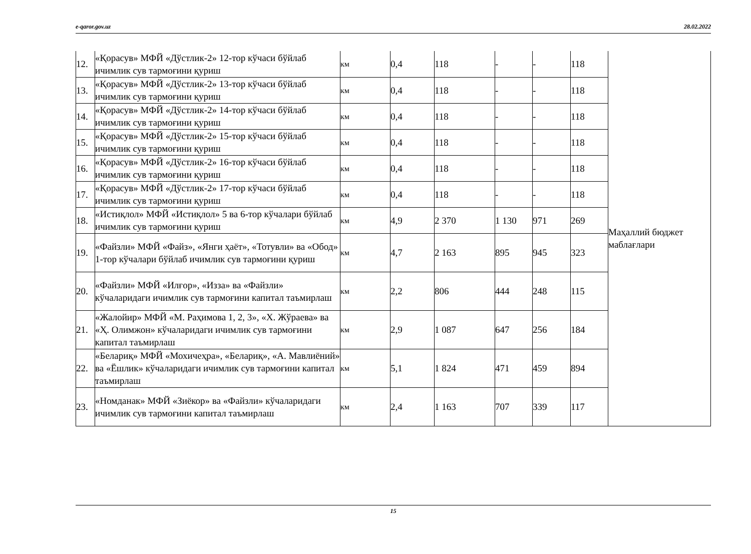e-qaror.gov.uz 28.02.2022
| 12. | «Қорасув» МФЙ «Дўстлик-2» 12-тор кўчаси бўйлаб ичимлик сув тармоғини қуриш | км | 0,4 | 118 | - | - | 118 | Маҳаллий бюджет маблағлари |
| 13. | «Қорасув» МФЙ «Дўстлик-2» 13-тор кўчаси бўйлаб ичимлик сув тармоғини қуриш | км | 0,4 | 118 | - | - | 118 | |
| 14. | «Қорасув» МФЙ «Дўстлик-2» 14-тор кўчаси бўйлаб ичимлик сув тармоғини қуриш | км | 0,4 | 118 | - | - | 118 | |
| 15. | «Қорасув» МФЙ «Дўстлик-2» 15-тор кўчаси бўйлаб ичимлик сув тармоғини қуриш | км | 0,4 | 118 | - | - | 118 | |
| 16. | «Қорасув» МФЙ «Дўстлик-2» 16-тор кўчаси бўйлаб ичимлик сув тармоғини қуриш | км | 0,4 | 118 | - | - | 118 | |
| 17. | «Қорасув» МФЙ «Дўстлик-2» 17-тор кўчаси бўйлаб ичимлик сув тармоғини қуриш | км | 0,4 | 118 | - | - | 118 | |
| 18. | «Истиқлол» МФЙ «Истиқлол» 5 ва 6-тор кўчалари бўйлаб ичимлик сув тармоғини қуриш | км | 4,9 | 2 370 | 1 130 | 971 | 269 | |
| 19. | «Файзли» МФЙ «Файз», «Янги ҳаёт», «Тотувли» ва «Обод» 1-тор кўчалари бўйлаб ичимлик сув тармоғини қуриш | км | 4,7 | 2 163 | 895 | 945 | 323 | |
| 20. | «Файзли» МФЙ «Илғор», «Изза» ва «Файзли» кўчаларидаги ичимлик сув тармоғини капитал таъмирлаш | км | 2,2 | 806 | 444 | 248 | 115 | |
| 21. | «Жалойир» МФЙ «М. Раҳимова 1, 2, 3», «Х. Жўраева» ва «Ҳ. Олимжон» кўчаларидаги ичимлик сув тармоғини капитал таъмирлаш | км | 2,9 | 1 087 | 647 | 256 | 184 | |
| 22. | «Белариқ» МФЙ «Мохичеҳра», «Белариқ», «А. Мавлиёний» ва «Ёшлик» кўчаларидаги ичимлик сув тармоғини капитал таъмирлаш | км | 5,1 | 1 824 | 471 | 459 | 894 | |
| 23. | «Номданак» МФЙ «Зиёкор» ва «Файзли» кўчаларидаги ичимлик сув тармоғини капитал таъмирлаш | км | 2,4 | 1 163 | 707 | 339 | 117 | |
15